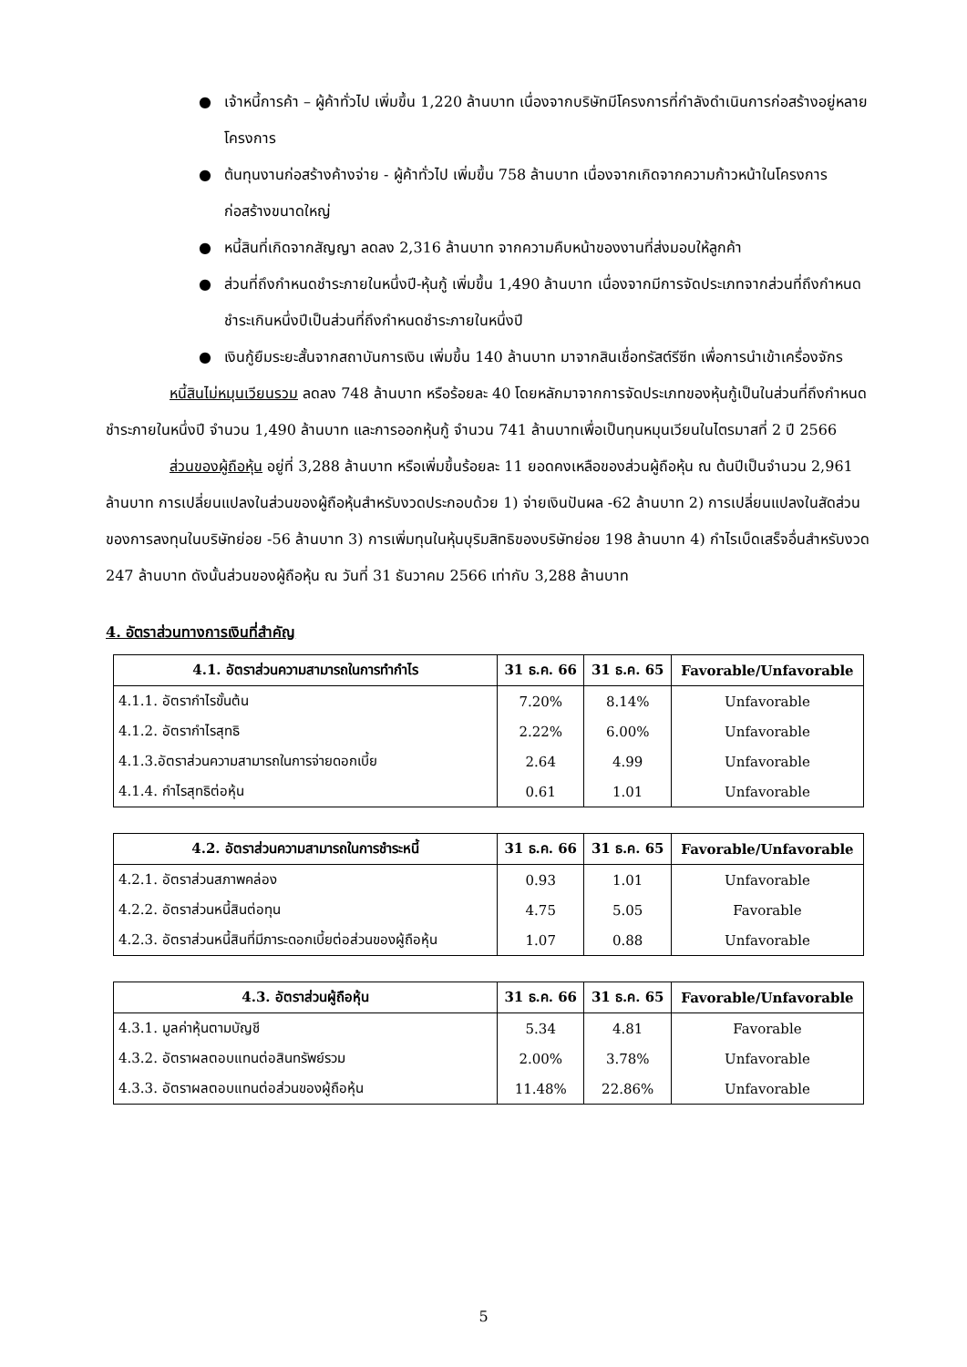● เจ้าหนี้การค้า – ผู้ค้าทั่วไป เพิ่มขึ้น 1,220 ล้านบาท เนื่องจากบริษัทมีโครงการที่กำลังดำเนินการก่อสร้างอยู่หลายโครงการ
● ต้นทุนงานก่อสร้างค้างจ่าย - ผู้ค้าทั่วไป เพิ่มขึ้น 758 ล้านบาท เนื่องจากเกิดจากความก้าวหน้าในโครงการก่อสร้างขนาดใหญ่
● หนี้สินที่เกิดจากสัญญา ลดลง 2,316 ล้านบาท จากความคืบหน้าของงานที่ส่งมอบให้ลูกค้า
● ส่วนที่ถึงกำหนดชำระภายในหนึ่งปี-หุ้นกู้ เพิ่มขึ้น 1,490 ล้านบาท เนื่องจากมีการจัดประเภทจากส่วนที่ถึงกำหนดชำระเกินหนึ่งปีเป็นส่วนที่ถึงกำหนดชำระภายในหนึ่งปี
● เงินกู้ยืมระยะสั้นจากสถาบันการเงิน เพิ่มขึ้น 140 ล้านบาท มาจากสินเชื่อทรัสต์รีซีท เพื่อการนำเข้าเครื่องจักร
หนี้สินไม่หมุนเวียนรวม ลดลง 748 ล้านบาท หรือร้อยละ 40 โดยหลักมาจากการจัดประเภทของหุ้นกู้เป็นในส่วนที่ถึงกำหนดชำระภายในหนึ่งปี จำนวน 1,490 ล้านบาท และการออกหุ้นกู้ จำนวน 741 ล้านบาทเพื่อเป็นทุนหมุนเวียนในไตรมาสที่ 2 ปี 2566
ส่วนของผู้ถือหุ้น อยู่ที่ 3,288 ล้านบาท หรือเพิ่มขึ้นร้อยละ 11 ยอดคงเหลือของส่วนผู้ถือหุ้น ณ ต้นปีเป็นจำนวน 2,961 ล้านบาท การเปลี่ยนแปลงในส่วนของผู้ถือหุ้นสำหรับงวดประกอบด้วย 1) จ่ายเงินปันผล -62 ล้านบาท 2) การเปลี่ยนแปลงในสัดส่วนของการลงทุนในบริษัทย่อย -56 ล้านบาท 3) การเพิ่มทุนในหุ้นบุริมสิทธิของบริษัทย่อย 198 ล้านบาท 4) กำไรเบ็ดเสร็จอื่นสำหรับงวด 247 ล้านบาท ดังนั้นส่วนของผู้ถือหุ้น ณ วันที่ 31 ธันวาคม 2566 เท่ากับ 3,288 ล้านบาท
4. อัตราส่วนทางการเงินที่สำคัญ
| 4.1. อัตราส่วนความสามารถในการทำกำไร | 31 ธ.ค. 66 | 31 ธ.ค. 65 | Favorable/Unfavorable |
| --- | --- | --- | --- |
| 4.1.1. อัตรากำไรขั้นต้น | 7.20% | 8.14% | Unfavorable |
| 4.1.2. อัตรากำไรสุทธิ | 2.22% | 6.00% | Unfavorable |
| 4.1.3.อัตราส่วนความสามารถในการจ่ายดอกเบี้ย | 2.64 | 4.99 | Unfavorable |
| 4.1.4. กำไรสุทธิต่อหุ้น | 0.61 | 1.01 | Unfavorable |
| 4.2. อัตราส่วนความสามารถในการชำระหนี้ | 31 ธ.ค. 66 | 31 ธ.ค. 65 | Favorable/Unfavorable |
| --- | --- | --- | --- |
| 4.2.1. อัตราส่วนสภาพคล่อง | 0.93 | 1.01 | Unfavorable |
| 4.2.2. อัตราส่วนหนี้สินต่อทุน | 4.75 | 5.05 | Favorable |
| 4.2.3. อัตราส่วนหนี้สินที่มีภาระดอกเบี้ยต่อส่วนของผู้ถือหุ้น | 1.07 | 0.88 | Unfavorable |
| 4.3. อัตราส่วนผู้ถือหุ้น | 31 ธ.ค. 66 | 31 ธ.ค. 65 | Favorable/Unfavorable |
| --- | --- | --- | --- |
| 4.3.1. มูลค่าหุ้นตามบัญชี | 5.34 | 4.81 | Favorable |
| 4.3.2. อัตราผลตอบแทนต่อสินทรัพย์รวม | 2.00% | 3.78% | Unfavorable |
| 4.3.3. อัตราผลตอบแทนต่อส่วนของผู้ถือหุ้น | 11.48% | 22.86% | Unfavorable |
5